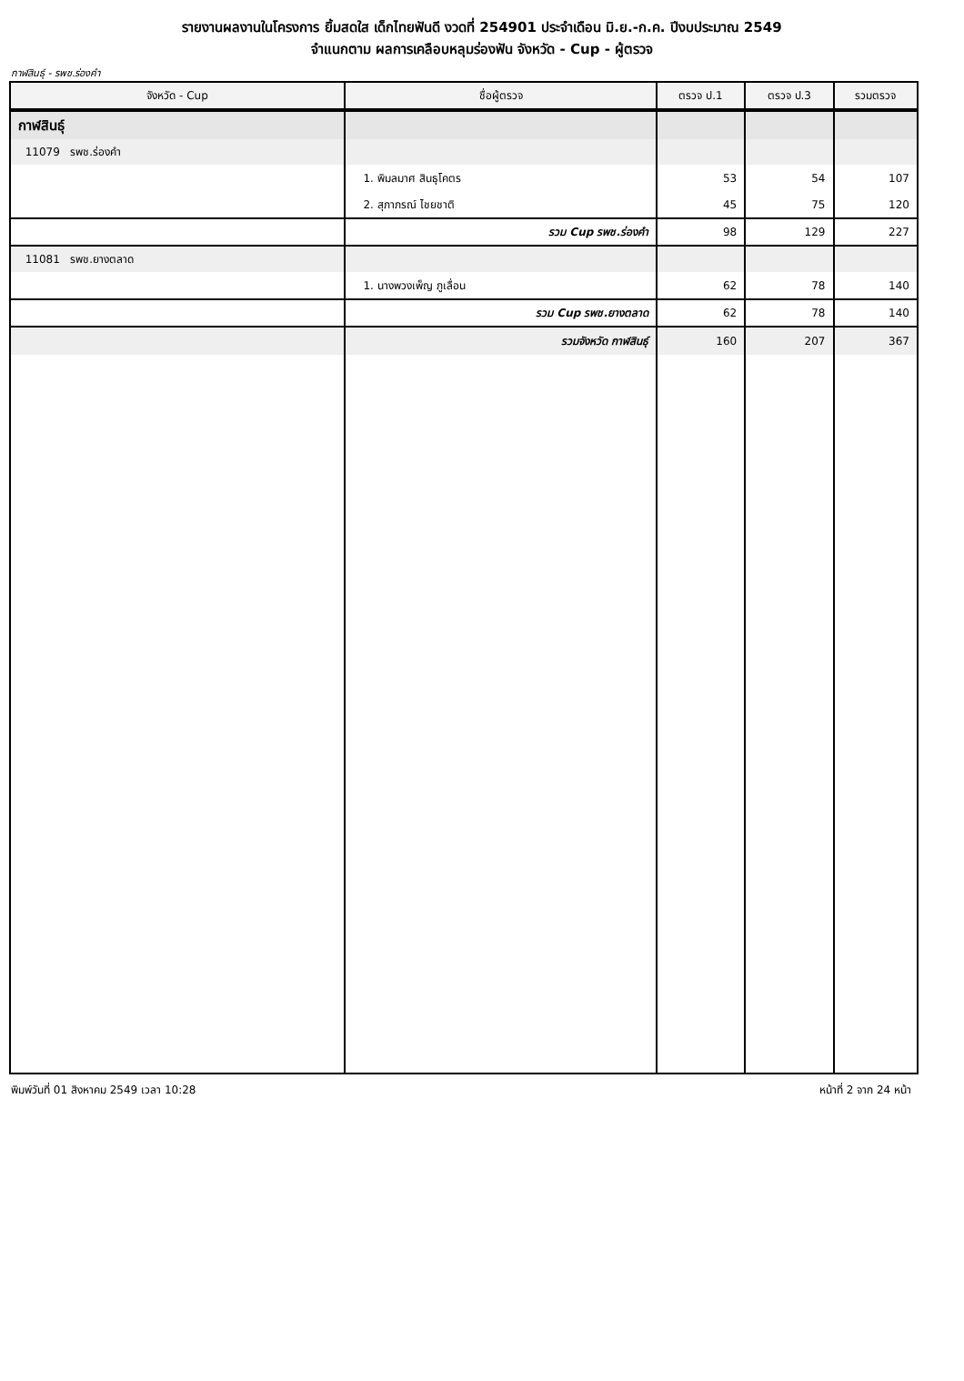รายงานผลงานในโครงการ ยิ้มสดใส เด็กไทยฟันดี งวดที่ 254901 ประจำเดือน มิ.ย.-ก.ค. ปีงบประมาณ 2549
จำแนกตาม ผลการเคลือบหลุมร่องฟัน จังหวัด - Cup - ผู้ตรวจ
กาฬสินธุ์ - รพช.ร่องคำ
| จังหวัด - Cup | ชื่อผู้ตรวจ | ตรวจ ป.1 | ตรวจ ป.3 | รวมตรวจ |
| --- | --- | --- | --- | --- |
| กาฬสินธุ์ | | | | |
| 11079 รพช.ร่องคำ | | | | |
| | 1. พิมลมาศ สินธุโคตร | 53 | 54 | 107 |
| | 2. สุภาภรณ์ ไชยชาติ | 45 | 75 | 120 |
| | รวม Cup รพช.ร่องคำ | 98 | 129 | 227 |
| 11081 รพช.ยางตลาด | | | | |
| | 1. นางพวงเพ็ญ ภูเลื่อน | 62 | 78 | 140 |
| | รวม Cup รพช.ยางตลาด | 62 | 78 | 140 |
| | รวมจังหวัด กาฬสินธุ์ | 160 | 207 | 367 |
พิมพ์วันที่ 01 สิงหาคม 2549 เวลา 10:28 หน้าที่ 2 จาก 24 หน้า